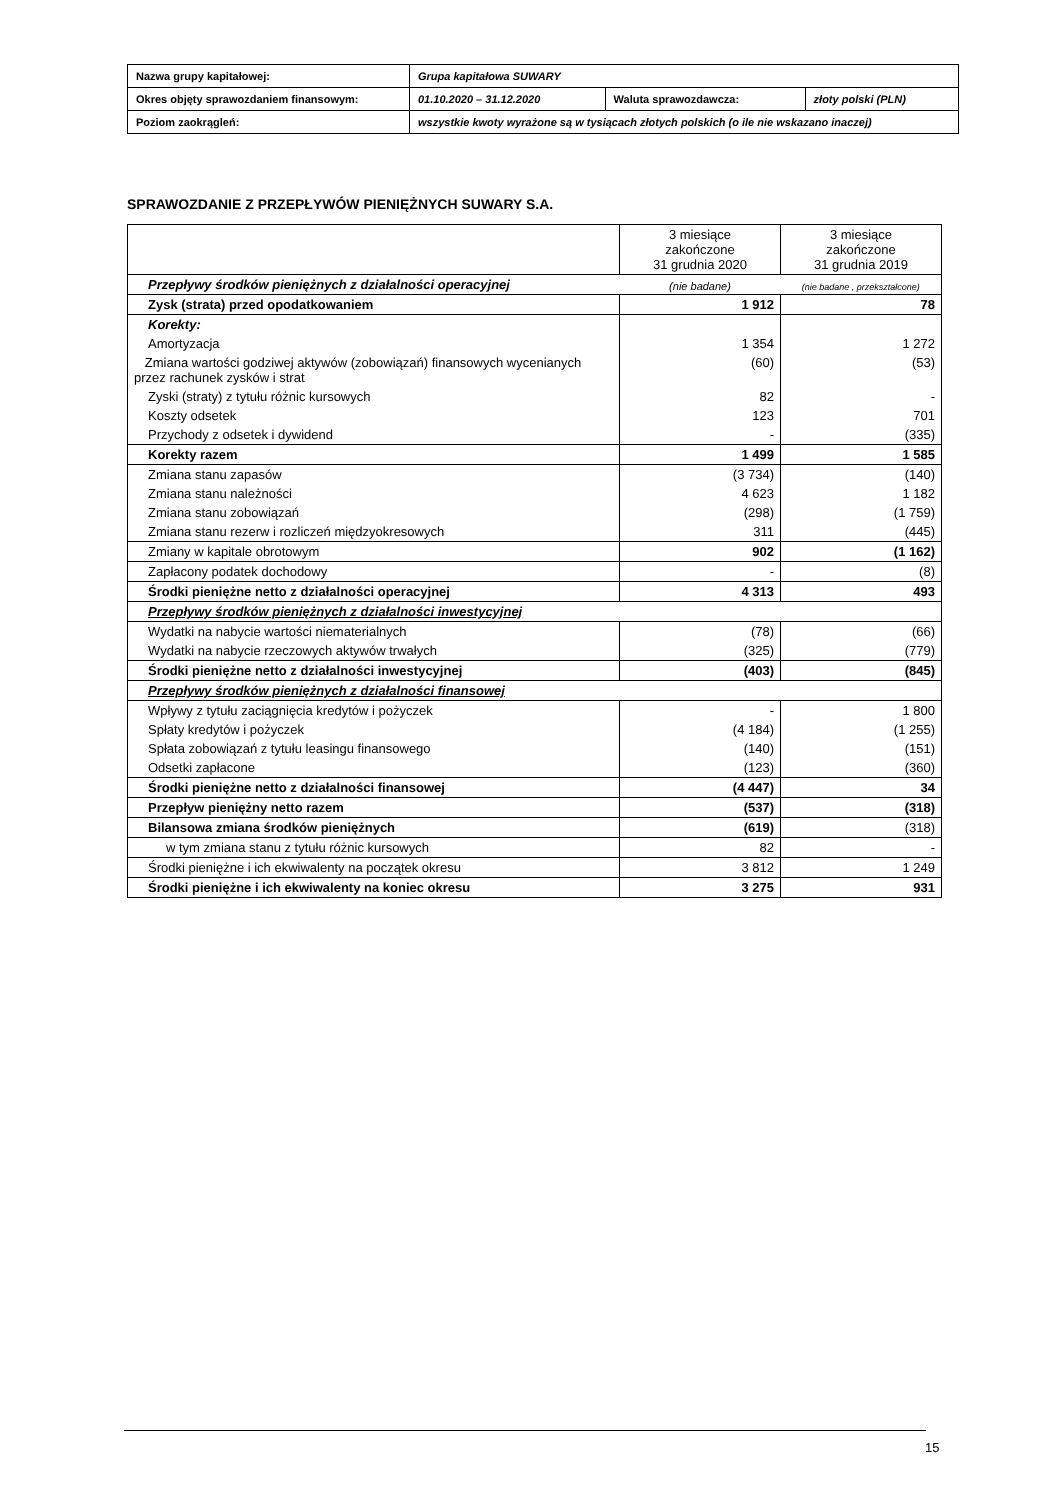| Nazwa grupy kapitałowej: | Grupa kapitałowa SUWARY | | |
| Okres objęty sprawozdaniem finansowym: | 01.10.2020 – 31.12.2020 | Waluta sprawozdawcza: | złoty polski (PLN) |
| Poziom zaokrągleń: | wszystkie kwoty wyrażone są w tysiącach złotych polskich (o ile nie wskazano inaczej) | | |
SPRAWOZDANIE Z PRZEPŁYWÓW PIENIĘŻNYCH SUWARY S.A.
| | 3 miesiące zakończone 31 grudnia 2020 | 3 miesiące zakończone 31 grudnia 2019 |
| Przepływy środków pieniężnych z działalności operacyjnej | (nie badane) | (nie badane , przekształcone) |
| Zysk (strata) przed opodatkowaniem | 1 912 | 78 |
| Korekty: | | |
| Amortyzacja | 1 354 | 1 272 |
| Zmiana wartości godziwej aktywów (zobowiązań) finansowych wycenianych przez rachunek zysków i strat | (60) | (53) |
| Zyski (straty) z tytułu różnic kursowych | 82 | - |
| Koszty odsetek | 123 | 701 |
| Przychody z odsetek i dywidend | - | (335) |
| Korekty razem | 1 499 | 1 585 |
| Zmiana stanu zapasów | (3 734) | (140) |
| Zmiana stanu należności | 4 623 | 1 182 |
| Zmiana stanu zobowiązań | (298) | (1 759) |
| Zmiana stanu rezerw i rozliczeń międzyokresowych | 311 | (445) |
| Zmiany w kapitale obrotowym | 902 | (1 162) |
| Zapłacony podatek dochodowy | - | (8) |
| Środki pieniężne netto z działalności operacyjnej | 4 313 | 493 |
| Przepływy środków pieniężnych z działalności inwestycyjnej | | |
| Wydatki na nabycie wartości niematerialnych | (78) | (66) |
| Wydatki na nabycie rzeczowych aktywów trwałych | (325) | (779) |
| Środki pieniężne netto z działalności inwestycyjnej | (403) | (845) |
| Przepływy środków pieniężnych z działalności finansowej | | |
| Wpływy z tytułu zaciągnięcia kredytów i pożyczek | - | 1 800 |
| Spłaty kredytów i pożyczek | (4 184) | (1 255) |
| Spłata zobowiązań z tytułu leasingu finansowego | (140) | (151) |
| Odsetki zapłacone | (123) | (360) |
| Środki pieniężne netto z działalności finansowej | (4 447) | 34 |
| Przepływ pieniężny netto razem | (537) | (318) |
| Bilansowa zmiana środków pieniężnych | (619) | (318) |
| w tym zmiana stanu z tytułu różnic kursowych | 82 | - |
| Środki pieniężne i ich ekwiwalenty na początek okresu | 3 812 | 1 249 |
| Środki pieniężne i ich ekwiwalenty na koniec okresu | 3 275 | 931 |
15